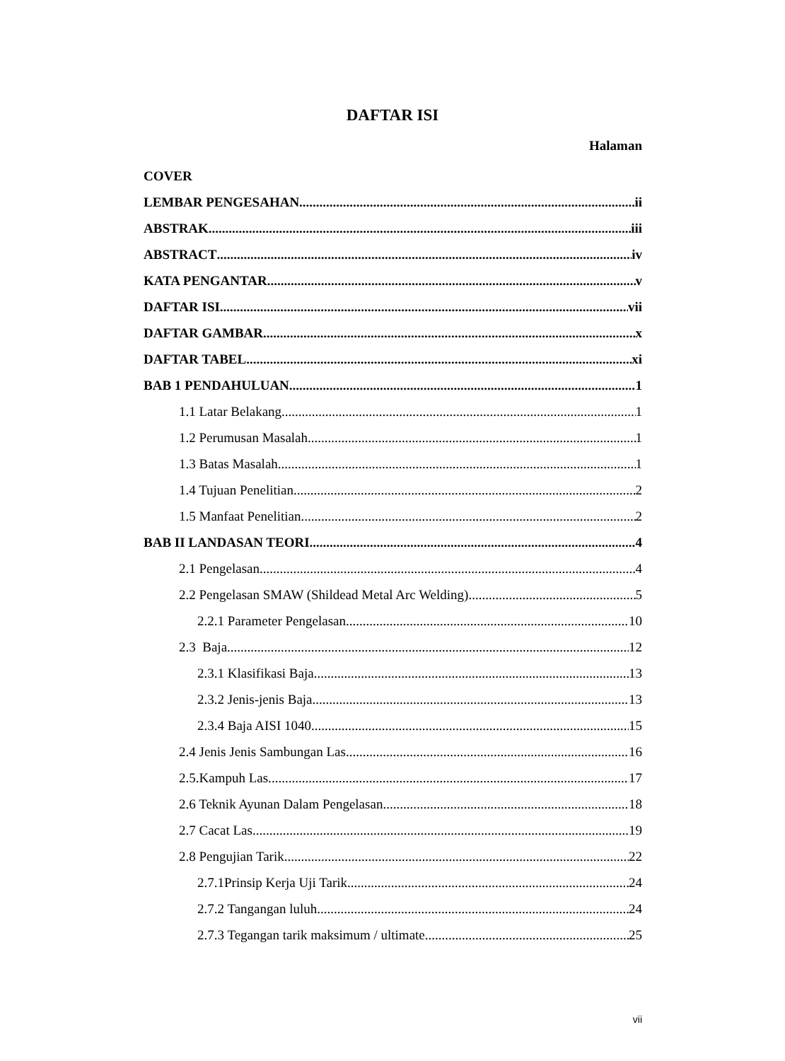DAFTAR ISI
Halaman
COVER
LEMBAR PENGESAHAN ii
ABSTRAK iii
ABSTRACT iv
KATA PENGANTAR v
DAFTAR ISI vii
DAFTAR GAMBAR x
DAFTAR TABEL xi
BAB 1 PENDAHULUAN 1
1.1 Latar Belakang 1
1.2 Perumusan Masalah 1
1.3 Batas Masalah 1
1.4 Tujuan Penelitian 2
1.5 Manfaat Penelitian 2
BAB II LANDASAN TEORI 4
2.1 Pengelasan 4
2.2 Pengelasan SMAW (Shildead Metal Arc Welding) 5
2.2.1 Parameter Pengelasan 10
2.3 Baja 12
2.3.1 Klasifikasi Baja 13
2.3.2 Jenis-jenis Baja 13
2.3.4 Baja AISI 1040 15
2.4 Jenis Jenis Sambungan Las. 16
2.5.Kampuh Las. 17
2.6 Teknik Ayunan Dalam Pengelasan 18
2.7 Cacat Las 19
2.8 Pengujian Tarik 22
2.7.1Prinsip Kerja Uji Tarik 24
2.7.2 Tangangan luluh 24
2.7.3 Tegangan tarik maksimum / ultimate 25
vii